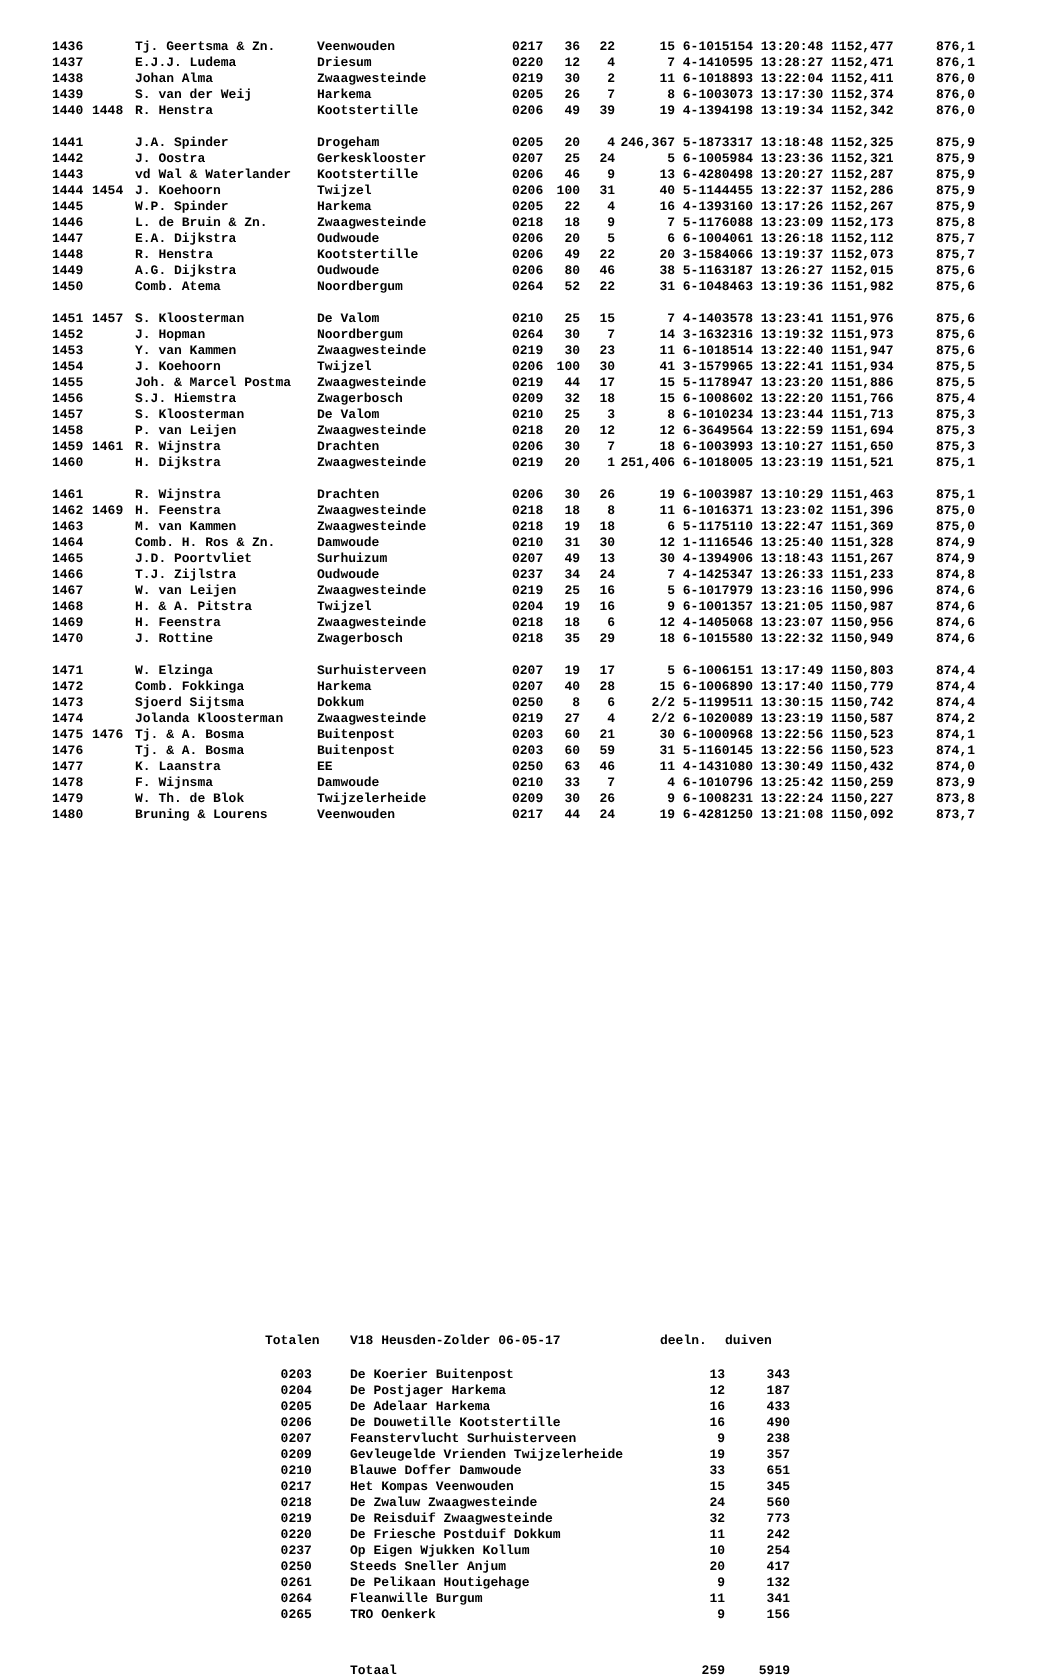| 1436 | | Tj. Geertsma & Zn. | Veenwouden | 0217 | 36 | 22 | 15 | 6-1015154 13:20:48 1152,477 | 876,1 |
| 1437 | | E.J.J. Ludema | Driesum | 0220 | 12 | 4 | 7 | 4-1410595 13:28:27 1152,471 | 876,1 |
| 1438 | | Johan Alma | Zwaagwesteinde | 0219 | 30 | 2 | 11 | 6-1018893 13:22:04 1152,411 | 876,0 |
| 1439 | | S. van der Weij | Harkema | 0205 | 26 | 7 | 8 | 6-1003073 13:17:30 1152,374 | 876,0 |
| 1440 | 1448 | R. Henstra | Kootstertille | 0206 | 49 | 39 | 19 | 4-1394198 13:19:34 1152,342 | 876,0 |
| 1441 | | J.A. Spinder | Drogeham | 0205 | 20 | 4 | 246,367 | 5-1873317 13:18:48 1152,325 | 875,9 |
| 1442 | | J. Oostra | Gerkesklooster | 0207 | 25 | 24 | 5 | 6-1005984 13:23:36 1152,321 | 875,9 |
| 1443 | | vd Wal & Waterlander | Kootstertille | 0206 | 46 | 9 | 13 | 6-4280498 13:20:27 1152,287 | 875,9 |
| 1444 | 1454 | J. Koehoorn | Twijzel | 0206 | 100 | 31 | 40 | 5-1144455 13:22:37 1152,286 | 875,9 |
| 1445 | | W.P. Spinder | Harkema | 0205 | 22 | 4 | 16 | 4-1393160 13:17:26 1152,267 | 875,9 |
| 1446 | | L. de Bruin & Zn. | Zwaagwesteinde | 0218 | 18 | 9 | 7 | 5-1176088 13:23:09 1152,173 | 875,8 |
| 1447 | | E.A. Dijkstra | Oudwoude | 0206 | 20 | 5 | 6 | 6-1004061 13:26:18 1152,112 | 875,7 |
| 1448 | | R. Henstra | Kootstertille | 0206 | 49 | 22 | 20 | 3-1584066 13:19:37 1152,073 | 875,7 |
| 1449 | | A.G. Dijkstra | Oudwoude | 0206 | 80 | 46 | 38 | 5-1163187 13:26:27 1152,015 | 875,6 |
| 1450 | | Comb. Atema | Noordbergum | 0264 | 52 | 22 | 31 | 6-1048463 13:19:36 1151,982 | 875,6 |
| 1451 | 1457 | S. Kloosterman | De Valom | 0210 | 25 | 15 | 7 | 4-1403578 13:23:41 1151,976 | 875,6 |
| 1452 | | J. Hopman | Noordbergum | 0264 | 30 | 7 | 14 | 3-1632316 13:19:32 1151,973 | 875,6 |
| 1453 | | Y. van Kammen | Zwaagwesteinde | 0219 | 30 | 23 | 11 | 6-1018514 13:22:40 1151,947 | 875,6 |
| 1454 | | J. Koehoorn | Twijzel | 0206 | 100 | 30 | 41 | 3-1579965 13:22:41 1151,934 | 875,5 |
| 1455 | | Joh. & Marcel Postma | Zwaagwesteinde | 0219 | 44 | 17 | 15 | 5-1178947 13:23:20 1151,886 | 875,5 |
| 1456 | | S.J. Hiemstra | Zwagerbosch | 0209 | 32 | 18 | 15 | 6-1008602 13:22:20 1151,766 | 875,4 |
| 1457 | | S. Kloosterman | De Valom | 0210 | 25 | 3 | 8 | 6-1010234 13:23:44 1151,713 | 875,3 |
| 1458 | | P. van Leijen | Zwaagwesteinde | 0218 | 20 | 12 | 12 | 6-3649564 13:22:59 1151,694 | 875,3 |
| 1459 | 1461 | R. Wijnstra | Drachten | 0206 | 30 | 7 | 18 | 6-1003993 13:10:27 1151,650 | 875,3 |
| 1460 | | H. Dijkstra | Zwaagwesteinde | 0219 | 20 | 1 | 251,406 | 6-1018005 13:23:19 1151,521 | 875,1 |
| 1461 | | R. Wijnstra | Drachten | 0206 | 30 | 26 | 19 | 6-1003987 13:10:29 1151,463 | 875,1 |
| 1462 | 1469 | H. Feenstra | Zwaagwesteinde | 0218 | 18 | 8 | 11 | 6-1016371 13:23:02 1151,396 | 875,0 |
| 1463 | | M. van Kammen | Zwaagwesteinde | 0218 | 19 | 18 | 6 | 5-1175110 13:22:47 1151,369 | 875,0 |
| 1464 | | Comb. H. Ros & Zn. | Damwoude | 0210 | 31 | 30 | 12 | 1-1116546 13:25:40 1151,328 | 874,9 |
| 1465 | | J.D. Poortvliet | Surhuizum | 0207 | 49 | 13 | 30 | 4-1394906 13:18:43 1151,267 | 874,9 |
| 1466 | | T.J. Zijlstra | Oudwoude | 0237 | 34 | 24 | 7 | 4-1425347 13:26:33 1151,233 | 874,8 |
| 1467 | | W. van Leijen | Zwaagwesteinde | 0219 | 25 | 16 | 5 | 6-1017979 13:23:16 1150,996 | 874,6 |
| 1468 | | H. & A. Pitstra | Twijzel | 0204 | 19 | 16 | 9 | 6-1001357 13:21:05 1150,987 | 874,6 |
| 1469 | | H. Feenstra | Zwaagwesteinde | 0218 | 18 | 6 | 12 | 4-1405068 13:23:07 1150,956 | 874,6 |
| 1470 | | J. Rottine | Zwagerbosch | 0218 | 35 | 29 | 18 | 6-1015580 13:22:32 1150,949 | 874,6 |
| 1471 | | W. Elzinga | Surhuisterveen | 0207 | 19 | 17 | 5 | 6-1006151 13:17:49 1150,803 | 874,4 |
| 1472 | | Comb. Fokkinga | Harkema | 0207 | 40 | 28 | 15 | 6-1006890 13:17:40 1150,779 | 874,4 |
| 1473 | | Sjoerd Sijtsma | Dokkum | 0250 | 8 | 6 | 2/2 | 5-1199511 13:30:15 1150,742 | 874,4 |
| 1474 | | Jolanda Kloosterman | Zwaagwesteinde | 0219 | 27 | 4 | 2/2 | 6-1020089 13:23:19 1150,587 | 874,2 |
| 1475 | 1476 | Tj. & A. Bosma | Buitenpost | 0203 | 60 | 21 | 30 | 6-1000968 13:22:56 1150,523 | 874,1 |
| 1476 | | Tj. & A. Bosma | Buitenpost | 0203 | 60 | 59 | 31 | 5-1160145 13:22:56 1150,523 | 874,1 |
| 1477 | | K. Laanstra | EE | 0250 | 63 | 46 | 11 | 4-1431080 13:30:49 1150,432 | 874,0 |
| 1478 | | F. Wijnsma | Damwoude | 0210 | 33 | 7 | 4 | 6-1010796 13:25:42 1150,259 | 873,9 |
| 1479 | | W. Th. de Blok | Twijzelerheide | 0209 | 30 | 26 | 9 | 6-1008231 13:22:24 1150,227 | 873,8 |
| 1480 | | Bruning & Lourens | Veenwouden | 0217 | 44 | 24 | 19 | 6-4281250 13:21:08 1150,092 | 873,7 |
| Totalen | V18 Heusden-Zolder 06-05-17 | deeln. | duiven |
| --- | --- | --- | --- |
| 0203 | De Koerier Buitenpost | 13 | 343 |
| 0204 | De Postjager Harkema | 12 | 187 |
| 0205 | De Adelaar Harkema | 16 | 433 |
| 0206 | De Douwetille Kootstertille | 16 | 490 |
| 0207 | Feanstervlucht Surhuisterveen | 9 | 238 |
| 0209 | Gevleugelde Vrienden Twijzelerheide | 19 | 357 |
| 0210 | Blauwe Doffer Damwoude | 33 | 651 |
| 0217 | Het Kompas Veenwouden | 15 | 345 |
| 0218 | De Zwaluw Zwaagwesteinde | 24 | 560 |
| 0219 | De Reisduif Zwaagwesteinde | 32 | 773 |
| 0220 | De Friesche Postduif Dokkum | 11 | 242 |
| 0237 | Op Eigen Wjukken Kollum | 10 | 254 |
| 0250 | Steeds Sneller Anjum | 20 | 417 |
| 0261 | De Pelikaan Houtigehage | 9 | 132 |
| 0264 | Fleanwille Burgum | 11 | 341 |
| 0265 | TRO Oenkerk | 9 | 156 |
| | Totaal | 259 | 5919 |